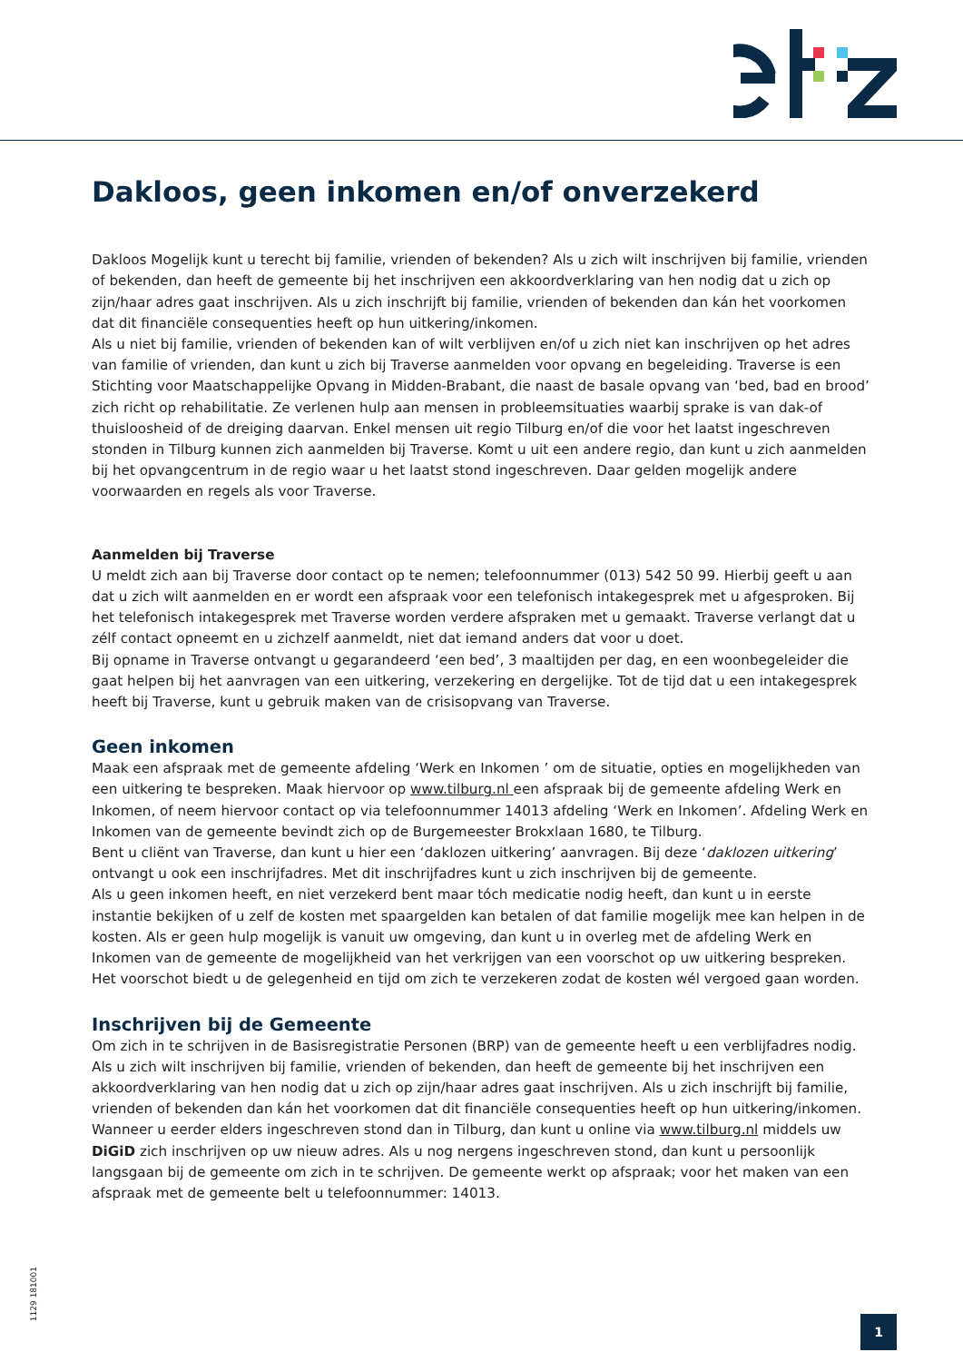Dakloos, geen inkomen en/of onverzekerd
Dakloos Mogelijk kunt u terecht bij familie, vrienden of bekenden? Als u zich wilt inschrijven bij familie, vrienden of bekenden, dan heeft de gemeente bij het inschrijven een akkoordverklaring van hen nodig dat u zich op zijn/haar adres gaat inschrijven. Als u zich inschrijft bij familie, vrienden of bekenden dan kán het voorkomen dat dit financiële consequenties heeft op hun uitkering/inkomen.
Als u niet bij familie, vrienden of bekenden kan of wilt verblijven en/of u zich niet kan inschrijven op het adres van familie of vrienden, dan kunt u zich bij Traverse aanmelden voor opvang en begeleiding. Traverse is een Stichting voor Maatschappelijke Opvang in Midden-Brabant, die naast de basale opvang van ‘bed, bad en brood’ zich richt op rehabilitatie. Ze verlenen hulp aan mensen in probleemsituaties waarbij sprake is van dak-of thuisloosheid of de dreiging daarvan. Enkel mensen uit regio Tilburg en/of die voor het laatst ingeschreven stonden in Tilburg kunnen zich aanmelden bij Traverse. Komt u uit een andere regio, dan kunt u zich aanmelden bij het opvangcentrum in de regio waar u het laatst stond ingeschreven. Daar gelden mogelijk andere voorwaarden en regels als voor Traverse.
Aanmelden bij Traverse
U meldt zich aan bij Traverse door contact op te nemen; telefoonnummer (013) 542 50 99. Hierbij geeft u aan dat u zich wilt aanmelden en er wordt een afspraak voor een telefonisch intakegesprek met u afgesproken. Bij het telefonisch intakegesprek met Traverse worden verdere afspraken met u gemaakt. Traverse verlangt dat u zélf contact opneemt en u zichzelf aanmeldt, niet dat iemand anders dat voor u doet.
Bij opname in Traverse ontvangt u gegarandeerd ‘een bed’, 3 maaltijden per dag, en een woonbegeleider die gaat helpen bij het aanvragen van een uitkering, verzekering en dergelijke. Tot de tijd dat u een intakegesprek heeft bij Traverse, kunt u gebruik maken van de crisisopvang van Traverse.
Geen inkomen
Maak een afspraak met de gemeente afdeling ‘Werk en Inkomen ’ om de situatie, opties en mogelijkheden van een uitkering te bespreken. Maak hiervoor op www.tilburg.nl een afspraak bij de gemeente afdeling Werk en Inkomen, of neem hiervoor contact op via telefoonnummer 14013 afdeling ‘Werk en Inkomen’. Afdeling Werk en Inkomen van de gemeente bevindt zich op de Burgemeester Brokxlaan 1680, te Tilburg.
Bent u cliënt van Traverse, dan kunt u hier een ‘daklozen uitkering’ aanvragen. Bij deze ‘daklozen uitkering’ ontvangt u ook een inschrijfadres. Met dit inschrijfadres kunt u zich inschrijven bij de gemeente.
Als u geen inkomen heeft, en niet verzekerd bent maar tóch medicatie nodig heeft, dan kunt u in eerste instantie bekijken of u zelf de kosten met spaargelden kan betalen of dat familie mogelijk mee kan helpen in de kosten. Als er geen hulp mogelijk is vanuit uw omgeving, dan kunt u in overleg met de afdeling Werk en Inkomen van de gemeente de mogelijkheid van het verkrijgen van een voorschot op uw uitkering bespreken. Het voorschot biedt u de gelegenheid en tijd om zich te verzekeren zodat de kosten wél vergoed gaan worden.
Inschrijven bij de Gemeente
Om zich in te schrijven in de Basisregistratie Personen (BRP) van de gemeente heeft u een verblijfadres nodig. Als u zich wilt inschrijven bij familie, vrienden of bekenden, dan heeft de gemeente bij het inschrijven een akkoordverklaring van hen nodig dat u zich op zijn/haar adres gaat inschrijven. Als u zich inschrijft bij familie, vrienden of bekenden dan kán het voorkomen dat dit financiële consequenties heeft op hun uitkering/inkomen. Wanneer u eerder elders ingeschreven stond dan in Tilburg, dan kunt u online via www.tilburg.nl middels uw DiGiD zich inschrijven op uw nieuw adres. Als u nog nergens ingeschreven stond, dan kunt u persoonlijk langsgaan bij de gemeente om zich in te schrijven. De gemeente werkt op afspraak; voor het maken van een afspraak met de gemeente belt u telefoonnummer: 14013.
1129 181001
1